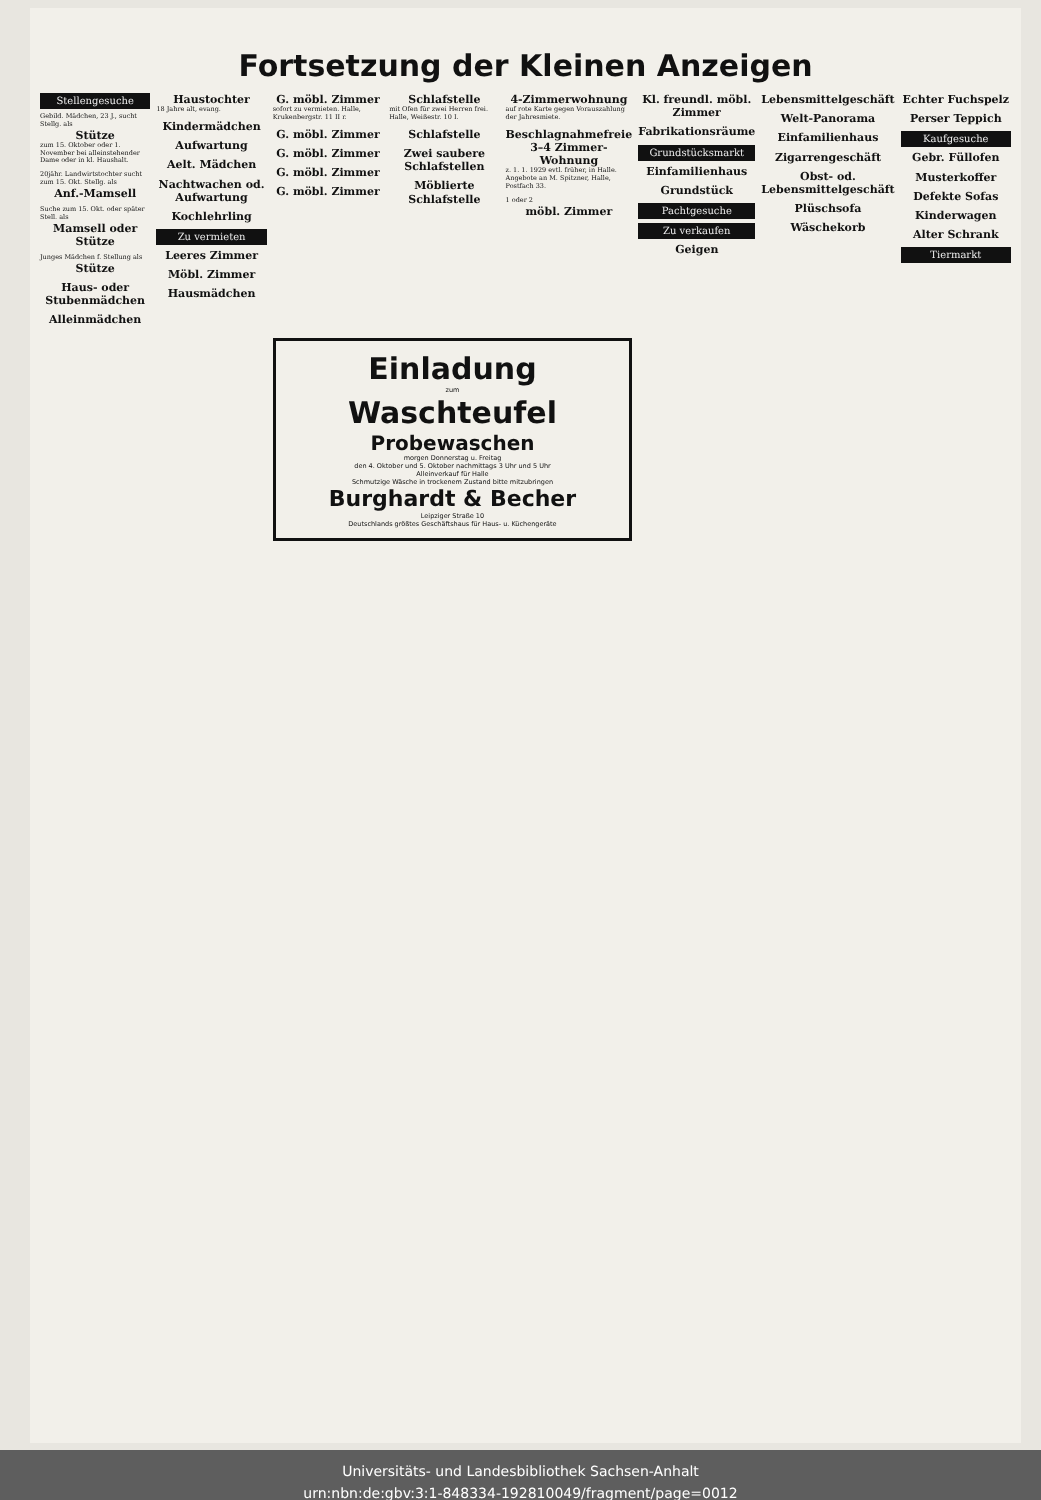Fortsetzung der Kleinen Anzeigen
Stellengesuche
Gebild. Mädchen, 23 J., sucht Stellg. als
Stütze
zum 15. Oktober oder 1. November bei alleinstehender Dame oder in kl. Haushalt.
20jähr. Landwirtstochter sucht zum 15. Okt. Stellg. als
Anf.-Mamsell
Suche zum 15. Okt. oder später Stell. als
Mamsell oder Stütze
Junges Mädchen f. Stellung als
Stütze
Haus- oder Stubenmädchen
Alleinmädchen
Haustochter
18 Jahre alt, evang.
Kindermädchen
Aufwartung
Aelt. Mädchen
Nachtwachen od. Aufwartung
Kochlehrling
Zu vermieten
Leeres Zimmer
Möbl. Zimmer
Hausmädchen
G. möbl. Zimmer
sofort zu vermieten. Halle, Krukenbergstr. 11 II r.
G. möbl. Zimmer
G. möbl. Zimmer
G. möbl. Zimmer
G. möbl. Zimmer
Schlafstelle
mit Ofen für zwei Herren frei. Halle, Weißestr. 10 I.
Schlafstelle
Zwei saubere Schlafstellen
Möblierte Schlafstelle
4-Zimmerwohnung
auf rote Karte gegen Vorauszahlung der Jahresmiete.
Beschlagnahmefreie 3–4 Zimmer-Wohnung
z. 1. 1. 1929 evtl. früher, in Halle. Angebote an M. Spitzner, Halle, Postfach 33.
1 oder 2
möbl. Zimmer
Kl. freundl. möbl. Zimmer
Fabrikationsräume
Grundstücksmarkt
Einfamilienhaus
Grundstück
Pachtgesuche
Zu verkaufen
Geigen
Lebensmittelgeschäft
Welt-Panorama
Einfamilienhaus
Zigarrengeschäft
Obst- od. Lebensmittelgeschäft
Plüschsofa
Wäschekorb
Echter Fuchspelz
Perser Teppich
Kaufgesuche
Gebr. Füllofen
Musterkoffer
Defekte Sofas
Kinderwagen
Alter Schrank
Tiermarkt
Einladung
zum
Waschteufel
Probewaschen
morgen Donnerstag u. Freitag
den 4. Oktober und 5. Oktober nachmittags 3 Uhr und 5 Uhr
Alleinverkauf für Halle
Schmutzige Wäsche in trockenem Zustand bitte mitzubringen
Burghardt & Becher
Leipziger Straße 10
Deutschlands größtes Geschäftshaus für Haus- u. Küchengeräte
Universitäts- und Landesbibliothek Sachsen-Anhalt
urn:nbn:de:gbv:3:1-848334-192810049/fragment/page=0012